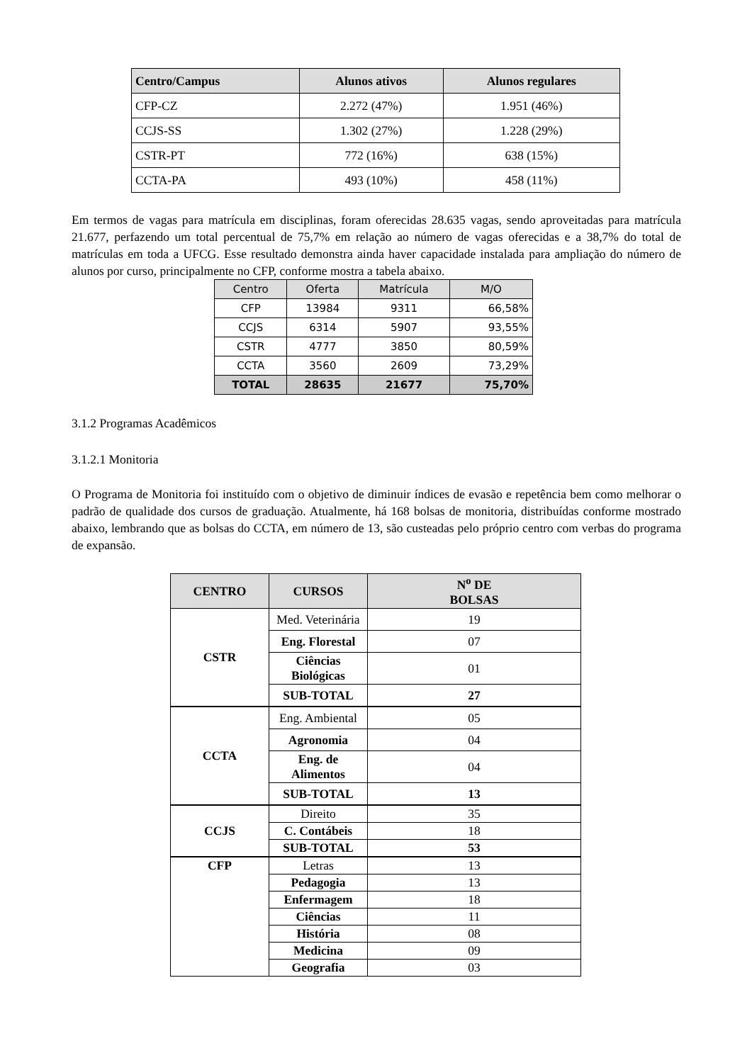| Centro/Campus | Alunos ativos | Alunos regulares |
| --- | --- | --- |
| CFP-CZ | 2.272 (47%) | 1.951 (46%) |
| CCJS-SS | 1.302 (27%) | 1.228 (29%) |
| CSTR-PT | 772 (16%) | 638 (15%) |
| CCTA-PA | 493 (10%) | 458 (11%) |
Em termos de vagas para matrícula em disciplinas, foram oferecidas 28.635 vagas, sendo aproveitadas para matrícula 21.677, perfazendo um total percentual de 75,7% em relação ao número de vagas oferecidas e a 38,7% do total de matrículas em toda a UFCG. Esse resultado demonstra ainda haver capacidade instalada para ampliação do número de alunos por curso, principalmente no CFP, conforme mostra a tabela abaixo.
| Centro | Oferta | Matrícula | M/O |
| --- | --- | --- | --- |
| CFP | 13984 | 9311 | 66,58% |
| CCJS | 6314 | 5907 | 93,55% |
| CSTR | 4777 | 3850 | 80,59% |
| CCTA | 3560 | 2609 | 73,29% |
| TOTAL | 28635 | 21677 | 75,70% |
3.1.2 Programas Acadêmicos
3.1.2.1 Monitoria
O Programa de Monitoria foi instituído com o objetivo de diminuir índices de evasão e repetência bem como melhorar o padrão de qualidade dos cursos de graduação. Atualmente, há 168 bolsas de monitoria, distribuídas conforme mostrado abaixo, lembrando que as bolsas do CCTA, em número de 13, são custeadas pelo próprio centro com verbas do programa de expansão.
| CENTRO | CURSOS | N<sup>o</sup> DE BOLSAS |
| --- | --- | --- |
| CSTR | Med. Veterinária | 19 |
| | Eng. Florestal | 07 |
| | Ciências Biológicas | 01 |
| | SUB-TOTAL | 27 |
| CCTA | Eng. Ambiental | 05 |
| | Agronomia | 04 |
| | Eng. de Alimentos | 04 |
| | SUB-TOTAL | 13 |
| CCJS | Direito | 35 |
| | C. Contábeis | 18 |
| | SUB-TOTAL | 53 |
| CFP | Letras | 13 |
| | Pedagogia | 13 |
| | Enfermagem | 18 |
| | Ciências | 11 |
| | História | 08 |
| | Medicina | 09 |
| | Geografia | 03 |